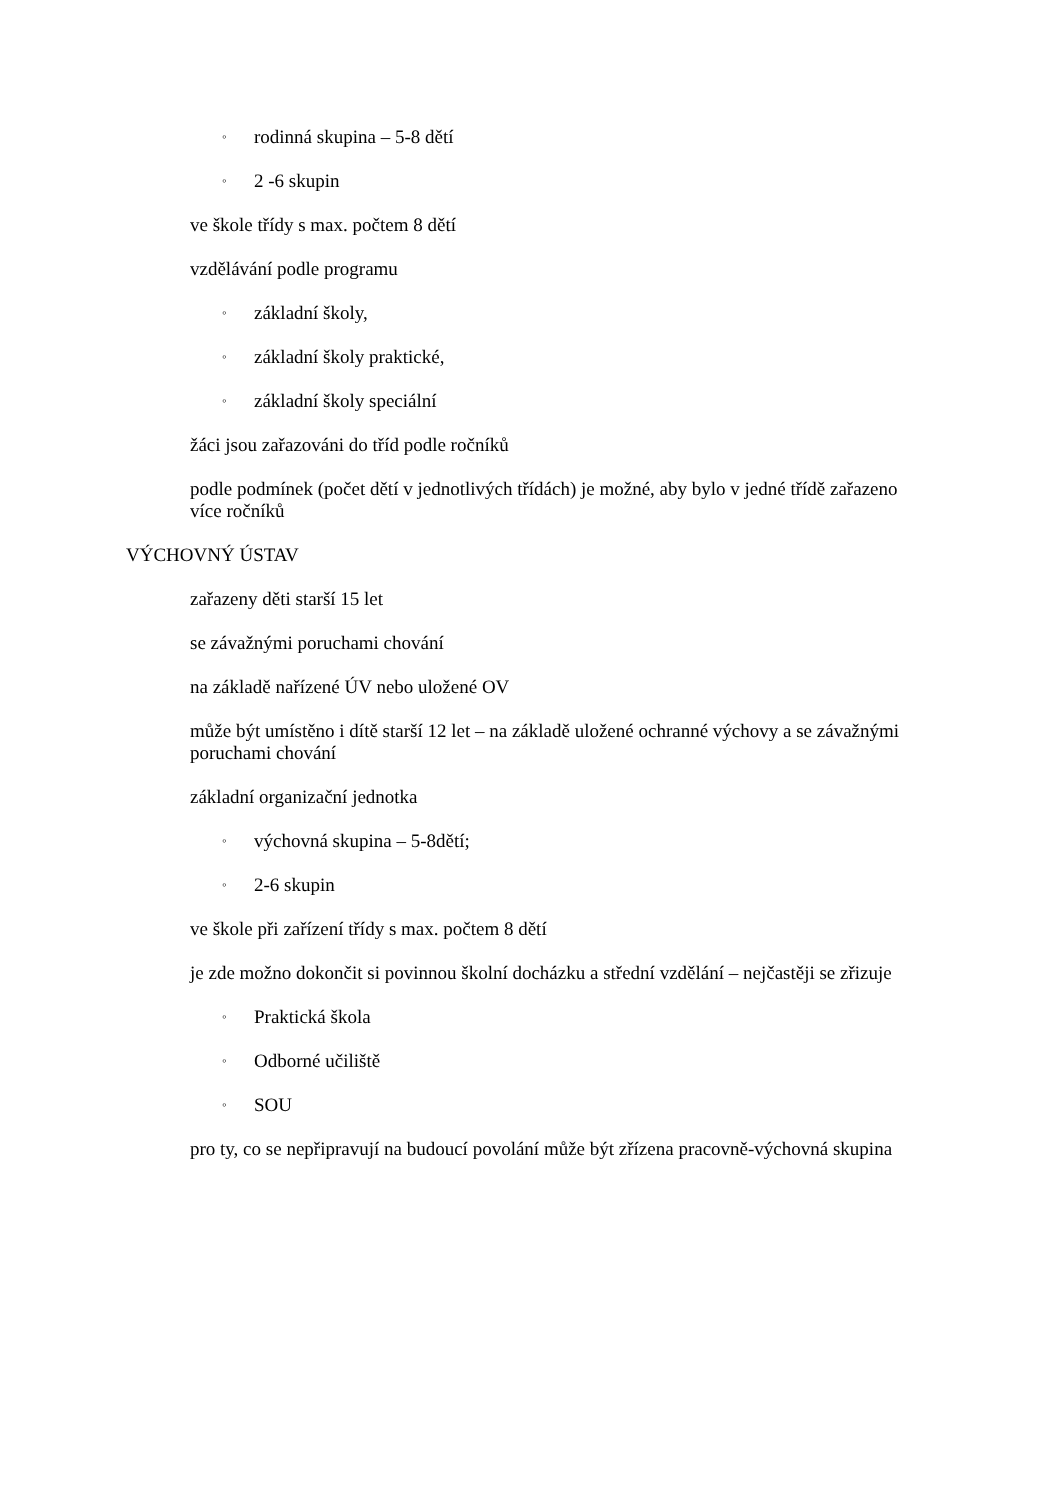◦ rodinná skupina – 5-8 dětí
◦ 2 -6 skupin
ve škole třídy s max. počtem 8 dětí
vzdělávání podle programu
◦ základní školy,
◦ základní školy praktické,
◦ základní školy speciální
žáci jsou zařazováni do tříd podle ročníků
podle podmínek (počet dětí v jednotlivých třídách) je možné, aby bylo v jedné třídě zařazeno více ročníků
VÝCHOVNÝ ÚSTAV
zařazeny děti starší 15 let
se závažnými poruchami chování
na základě nařízené ÚV nebo uložené OV
může být umístěno i dítě starší 12 let – na základě uložené ochranné výchovy a se závažnými poruchami chování
základní organizační jednotka
◦ výchovná skupina – 5-8dětí;
◦ 2-6 skupin
ve škole při zařízení třídy s max. počtem 8 dětí
je zde možno dokončit si povinnou školní docházku a střední vzdělání – nejčastěji se zřizuje
◦ Praktická škola
◦ Odborné učiliště
◦ SOU
pro ty, co se nepřipravují na budoucí povolání může být zřízena pracovně-výchovná skupina